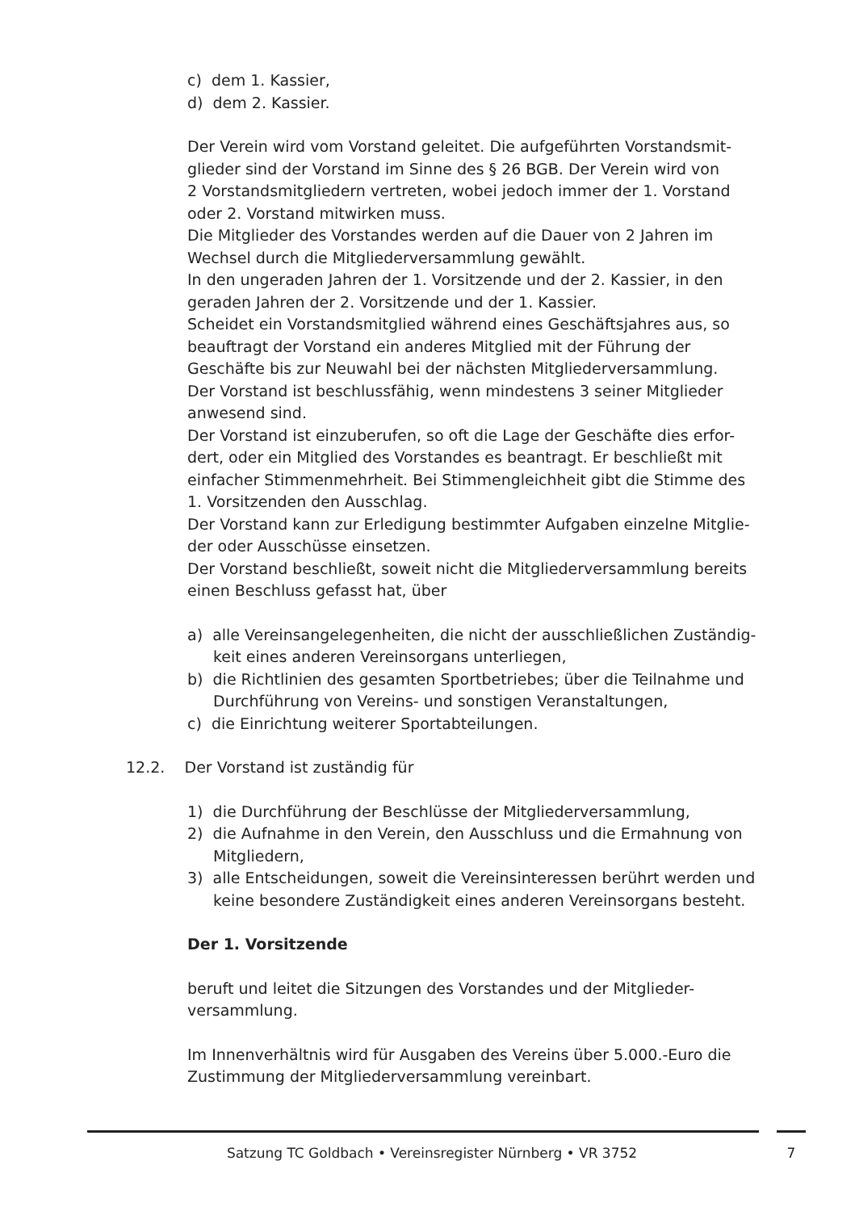c) dem 1. Kassier,
d) dem 2. Kassier.
Der Verein wird vom Vorstand geleitet. Die aufgeführten Vorstandsmit-
glieder sind der Vorstand im Sinne des § 26 BGB. Der Verein wird von
2 Vorstandsmitgliedern vertreten, wobei jedoch immer der 1. Vorstand
oder 2. Vorstand mitwirken muss.
Die Mitglieder des Vorstandes werden auf die Dauer von 2 Jahren im
Wechsel durch die Mitgliederversammlung gewählt.
In den ungeraden Jahren der 1. Vorsitzende und der 2. Kassier, in den
geraden Jahren der 2. Vorsitzende und der 1. Kassier.
Scheidet ein Vorstandsmitglied während eines Geschäftsjahres aus, so
beauftragt der Vorstand ein anderes Mitglied mit der Führung der
Geschäfte bis zur Neuwahl bei der nächsten Mitgliederversammlung.
Der Vorstand ist beschlussfähig, wenn mindestens 3 seiner Mitglieder
anwesend sind.
Der Vorstand ist einzuberufen, so oft die Lage der Geschäfte dies erfor-
dert, oder ein Mitglied des Vorstandes es beantragt. Er beschließt mit
einfacher Stimmenmehrheit. Bei Stimmengleichheit gibt die Stimme des
1. Vorsitzenden den Ausschlag.
Der Vorstand kann zur Erledigung bestimmter Aufgaben einzelne Mitglie-
der oder Ausschüsse einsetzen.
Der Vorstand beschließt, soweit nicht die Mitgliederversammlung bereits
einen Beschluss gefasst hat, über
a) alle Vereinsangelegenheiten, die nicht der ausschließlichen Zuständig-
keit eines anderen Vereinsorgans unterliegen,
b) die Richtlinien des gesamten Sportbetriebes; über die Teilnahme und
Durchführung von Vereins- und sonstigen Veranstaltungen,
c) die Einrichtung weiterer Sportabteilungen.
12.2. Der Vorstand ist zuständig für
1) die Durchführung der Beschlüsse der Mitgliederversammlung,
2) die Aufnahme in den Verein, den Ausschluss und die Ermahnung von
Mitgliedern,
3) alle Entscheidungen, soweit die Vereinsinteressen berührt werden und
keine besondere Zuständigkeit eines anderen Vereinsorgans besteht.
Der 1. Vorsitzende
beruft und leitet die Sitzungen des Vorstandes und der Mitglieder-
versammlung.
Im Innenverhältnis wird für Ausgaben des Vereins über 5.000.-Euro die
Zustimmung der Mitgliederversammlung vereinbart.
Satzung TC Goldbach • Vereinsregister Nürnberg • VR 3752 7